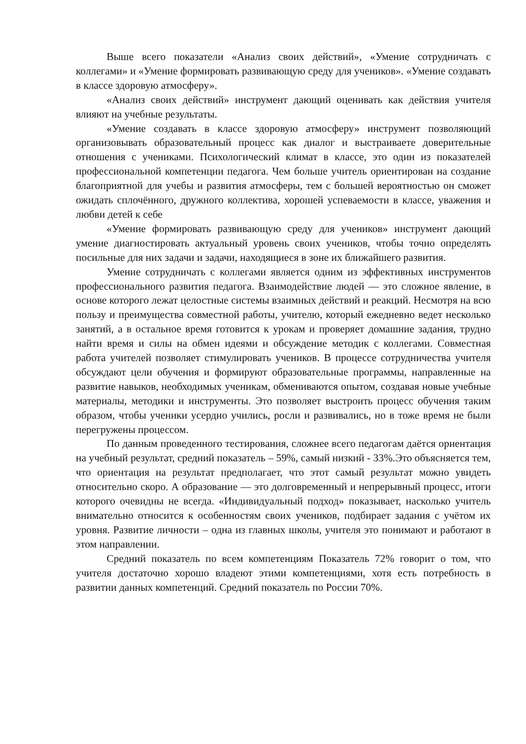Выше всего показатели «Анализ своих действий», «Умение сотрудничать с коллегами» и «Умение формировать развивающую среду для учеников». «Умение создавать в классе здоровую атмосферу».
«Анализ своих действий» инструмент дающий оценивать как действия учителя влияют на учебные результаты.
«Умение создавать в классе здоровую атмосферу» инструмент позволяющий организовывать образовательный процесс как диалог и выстраиваете доверительные отношения с учениками. Психологический климат в классе, это один из показателей профессиональной компетенции педагога. Чем больше учитель ориентирован на создание благоприятной для учебы и развития атмосферы, тем с большей вероятностью он сможет ожидать сплочённого, дружного коллектива, хорошей успеваемости в классе, уважения и любви детей к себе
«Умение формировать развивающую среду для учеников» инструмент дающий умение диагностировать актуальный уровень своих учеников, чтобы точно определять посильные для них задачи и задачи, находящиеся в зоне их ближайшего развития.
Умение сотрудничать с коллегами является одним из эффективных инструментов профессионального развития педагога. Взаимодействие людей — это сложное явление, в основе которого лежат целостные системы взаимных действий и реакций. Несмотря на всю пользу и преимущества совместной работы, учителю, который ежедневно ведет несколько занятий, а в остальное время готовится к урокам и проверяет домашние задания, трудно найти время и силы на обмен идеями и обсуждение методик с коллегами. Совместная работа учителей позволяет стимулировать учеников. В процессе сотрудничества учителя обсуждают цели обучения и формируют образовательные программы, направленные на развитие навыков, необходимых ученикам, обмениваются опытом, создавая новые учебные материалы, методики и инструменты. Это позволяет выстроить процесс обучения таким образом, чтобы ученики усердно учились, росли и развивались, но в тоже время не были перегружены процессом.
По данным проведенного тестирования, сложнее всего педагогам даётся ориентация на учебный результат, средний показатель – 59%, самый низкий - 33%.Это объясняется тем, что ориентация на результат предполагает, что этот самый результат можно увидеть относительно скоро. А образование — это долговременный и непрерывный процесс, итоги которого очевидны не всегда. «Индивидуальный подход» показывает, насколько учитель внимательно относится к особенностям своих учеников, подбирает задания с учётом их уровня. Развитие личности – одна из главных школы, учителя это понимают и работают в этом направлении.
Средний показатель по всем компетенциям Показатель 72% говорит о том, что учителя достаточно хорошо владеют этими компетенциями, хотя есть потребность в развитии данных компетенций. Средний показатель по России 70%.